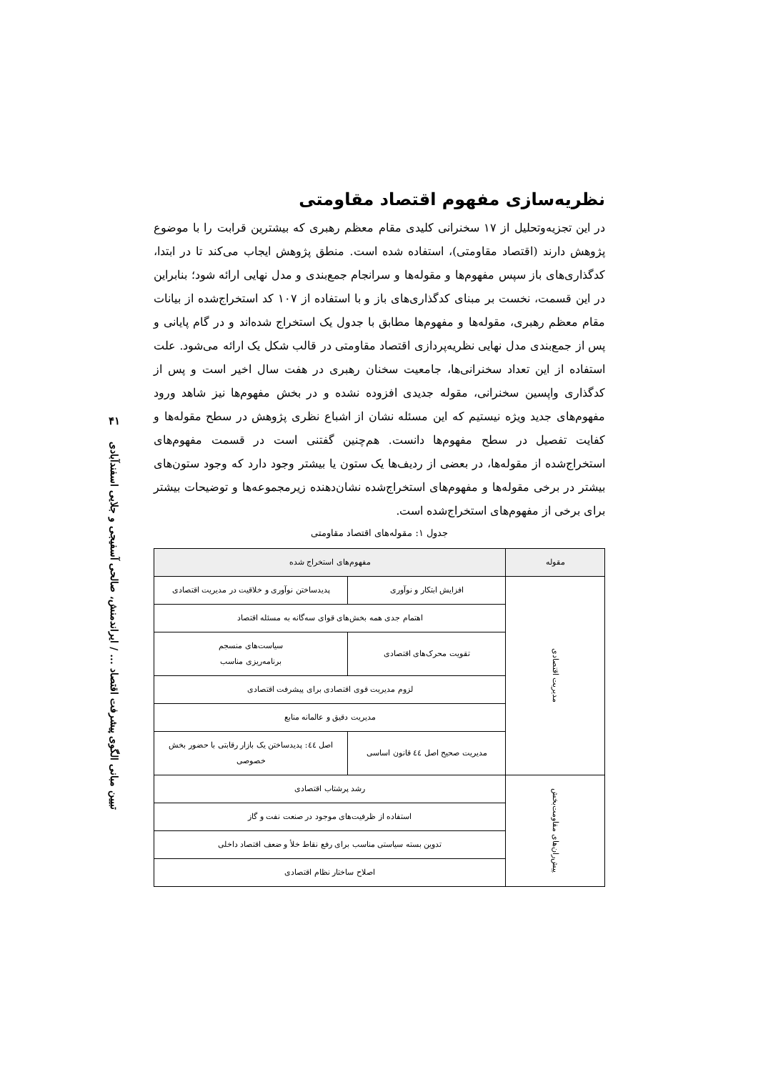۴۱
تبیین مبانی الگوی پیشرفت اقتصاد ... / ایراندمنش، صالحی آسفیجی و جلایی اسفندآبادی
نظریه‌سازی مفهوم اقتصاد مقاومتی
در این تجزیه‌وتحلیل از ۱۷ سخنرانی کلیدی مقام معظم رهبری که بیشترین قرابت را با موضوع پژوهش دارند (اقتصاد مقاومتی)، استفاده شده است. منطق پژوهش ایجاب می‌کند تا در ابتدا، کدگذاری‌های باز سپس مفهوم‌ها و مقوله‌ها و سرانجام جمع‌بندی و مدل نهایی ارائه شود؛ بنابراین در این قسمت، نخست بر مبنای کدگذاری‌های باز و با استفاده از ۱۰۷ کد استخراج‌شده از بیانات مقام معظم رهبری، مقوله‌ها و مفهوم‌ها مطابق با جدول یک استخراج شده‌اند و در گام پایانی و پس از جمع‌بندی مدل نهایی نظریه‌پردازی اقتصاد مقاومتی در قالب شکل یک ارائه می‌شود. علت استفاده از این تعداد سخنرانی‌ها، جامعیت سخنان رهبری در هفت سال اخیر است و پس از کدگذاری واپسین سخنرانی، مقوله جدیدی افزوده نشده و در بخش مفهوم‌ها نیز شاهد ورود مفهوم‌های جدید ویژه نیستیم که این مسئله نشان از اشباع نظری پژوهش در سطح مقوله‌ها و کفایت تفصیل در سطح مفهوم‌ها دانست. هم‌چنین گفتنی است در قسمت مفهوم‌های استخراج‌شده از مقوله‌ها، در بعضی از ردیف‌ها یک ستون یا بیشتر وجود دارد که وجود ستون‌های بیشتر در برخی مقوله‌ها و مفهوم‌های استخراج‌شده نشان‌دهنده زیرمجموعه‌ها و توضیحات بیشتر برای برخی از مفهوم‌های استخراج‌شده است.
جدول ۱: مقوله‌های اقتصاد مقاومتی
| مقوله | مفهوم‌های استخراج شده | |
| --- | --- | --- |
| مدیریت اقتصادی | افزایش ابتکار و نوآوری | پدیدساختن نوآوری و خلاقیت در مدیریت اقتصادی |
| | اهتمام جدی همه بخش‌های قوای سه‌گانه به مسئله اقتصاد | |
| | تقویت محرک‌های اقتصادی | سیاست‌های منسجم برنامه‌ریزی مناسب |
| | لزوم مدیریت قوی اقتصادی برای پیشرفت اقتصادی | |
| | مدیریت دقیق و عالمانه منابع | |
| | مدیریت صحیح اصل ٤٤ قانون اساسی | اصل ٤٤: پدیدساختن یک بازار رقابتی با حضور بخش خصوصی |
| پیش‌ران‌های مقاومت‌بخش | رشد پرشتاب اقتصادی | |
| | استفاده از ظرفیت‌های موجود در صنعت نفت و گاز | |
| | تدوین بسته سیاستی مناسب برای رفع نقاط خلأ و ضعف اقتصاد داخلی | |
| | اصلاح ساختار نظام اقتصادی | |